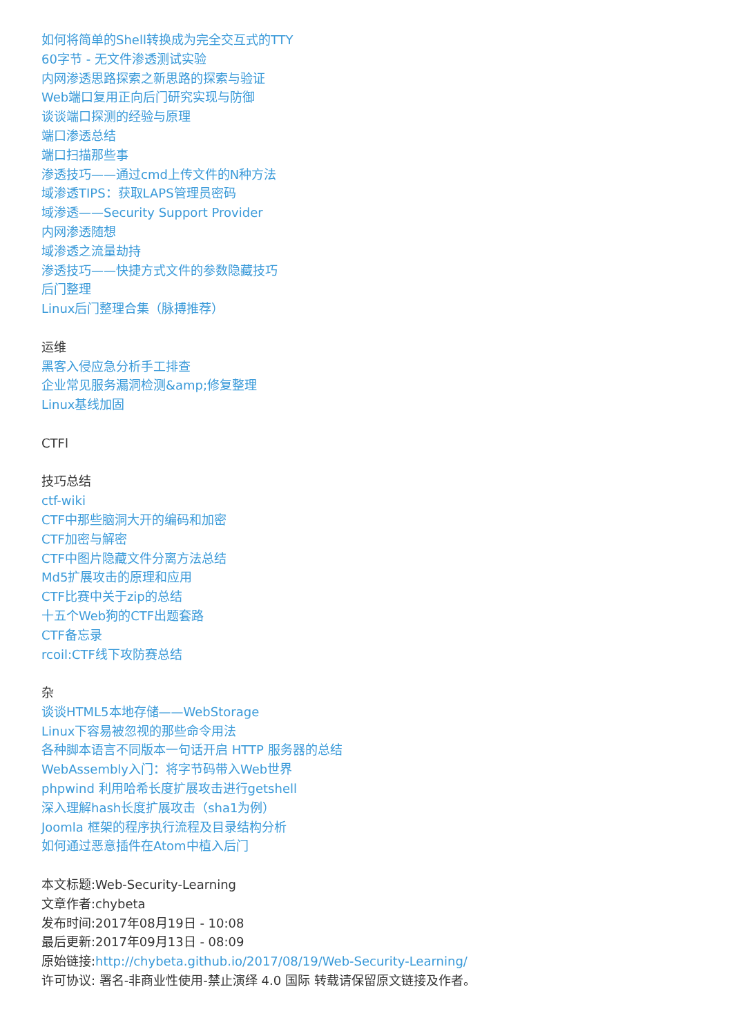如何将简单的Shell转换成为完全交互式的TTY
60字节 - 无文件渗透测试实验
内网渗透思路探索之新思路的探索与验证
Web端口复用正向后门研究实现与防御
谈谈端口探测的经验与原理
端口渗透总结
端口扫描那些事
渗透技巧——通过cmd上传文件的N种方法
域渗透TIPS：获取LAPS管理员密码
域渗透——Security Support Provider
内网渗透随想
域渗透之流量劫持
渗透技巧——快捷方式文件的参数隐藏技巧
后门整理
Linux后门整理合集（脉搏推荐）
运维
黑客入侵应急分析手工排查
企业常见服务漏洞检测&amp;修复整理
Linux基线加固
CTFl
技巧总结
ctf-wiki
CTF中那些脑洞大开的编码和加密
CTF加密与解密
CTF中图片隐藏文件分离方法总结
Md5扩展攻击的原理和应用
CTF比赛中关于zip的总结
十五个Web狗的CTF出题套路
CTF备忘录
rcoil:CTF线下攻防赛总结
杂
谈谈HTML5本地存储——WebStorage
Linux下容易被忽视的那些命令用法
各种脚本语言不同版本一句话开启 HTTP 服务器的总结
WebAssembly入门：将字节码带入Web世界
phpwind 利用哈希长度扩展攻击进行getshell
深入理解hash长度扩展攻击（sha1为例）
Joomla 框架的程序执行流程及目录结构分析
如何通过恶意插件在Atom中植入后门
本文标题:Web-Security-Learning
文章作者:chybeta
发布时间:2017年08月19日 - 10:08
最后更新:2017年09月13日 - 08:09
原始链接:http://chybeta.github.io/2017/08/19/Web-Security-Learning/
许可协议: 署名-非商业性使用-禁止演绎 4.0 国际 转载请保留原文链接及作者。